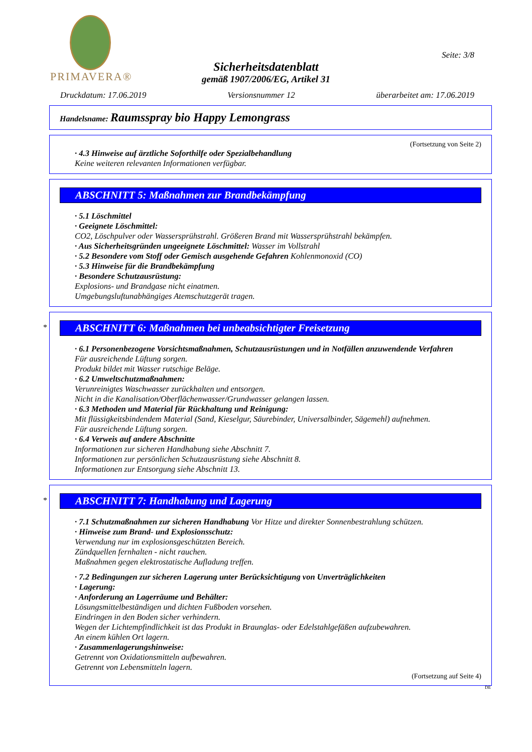PRIMAVERA®
Seite: 3/8
Sicherheitsdatenblatt
gemäß 1907/2006/EG, Artikel 31
Druckdatum: 17.06.2019 Versionsnummer 12 überarbeitet am: 17.06.2019
Handelsname: Raumsspray bio Happy Lemongrass
(Fortsetzung von Seite 2)
· 4.3 Hinweise auf ärztliche Soforthilfe oder Spezialbehandlung
Keine weiteren relevanten Informationen verfügbar.
ABSCHNITT 5: Maßnahmen zur Brandbekämpfung
· 5.1 Löschmittel
· Geeignete Löschmittel:
CO2, Löschpulver oder Wassersprühstrahl. Größeren Brand mit Wassersprühstrahl bekämpfen.
· Aus Sicherheitsgründen ungeeignete Löschmittel: Wasser im Vollstrahl
· 5.2 Besondere vom Stoff oder Gemisch ausgehende Gefahren Kohlenmonoxid (CO)
· 5.3 Hinweise für die Brandbekämpfung
· Besondere Schutzausrüstung:
Explosions- und Brandgase nicht einatmen.
Umgebungsluftunabhängiges Atemschutzgerät tragen.
*
ABSCHNITT 6: Maßnahmen bei unbeabsichtigter Freisetzung
· 6.1 Personenbezogene Vorsichtsmaßnahmen, Schutzausrüstungen und in Notfällen anzuwendende Verfahren
Für ausreichende Lüftung sorgen.
Produkt bildet mit Wasser rutschige Beläge.
· 6.2 Umweltschutzmaßnahmen:
Verunreinigtes Waschwasser zurückhalten und entsorgen.
Nicht in die Kanalisation/Oberflächenwasser/Grundwasser gelangen lassen.
· 6.3 Methoden und Material für Rückhaltung und Reinigung:
Mit flüssigkeitsbindendem Material (Sand, Kieselgur, Säurebinder, Universalbinder, Sägemehl) aufnehmen.
Für ausreichende Lüftung sorgen.
· 6.4 Verweis auf andere Abschnitte
Informationen zur sicheren Handhabung siehe Abschnitt 7.
Informationen zur persönlichen Schutzausrüstung siehe Abschnitt 8.
Informationen zur Entsorgung siehe Abschnitt 13.
*
ABSCHNITT 7: Handhabung und Lagerung
· 7.1 Schutzmaßnahmen zur sicheren Handhabung Vor Hitze und direkter Sonnenbestrahlung schützen.
· Hinweise zum Brand- und Explosionsschutz:
Verwendung nur im explosionsgeschützten Bereich.
Zündquellen fernhalten - nicht rauchen.
Maßnahmen gegen elektrostatische Aufladung treffen.
· 7.2 Bedingungen zur sicheren Lagerung unter Berücksichtigung von Unverträglichkeiten
· Lagerung:
· Anforderung an Lagerräume und Behälter:
Lösungsmittelbeständigen und dichten Fußboden vorsehen.
Eindringen in den Boden sicher verhindern.
Wegen der Lichtempfindlichkeit ist das Produkt in Braunglas- oder Edelstahlgefäßen aufzubewahren.
An einem kühlen Ort lagern.
· Zusammenlagerungshinweise:
Getrennt von Oxidationsmitteln aufbewahren.
Getrennt von Lebensmitteln lagern.
(Fortsetzung auf Seite 4)
DE